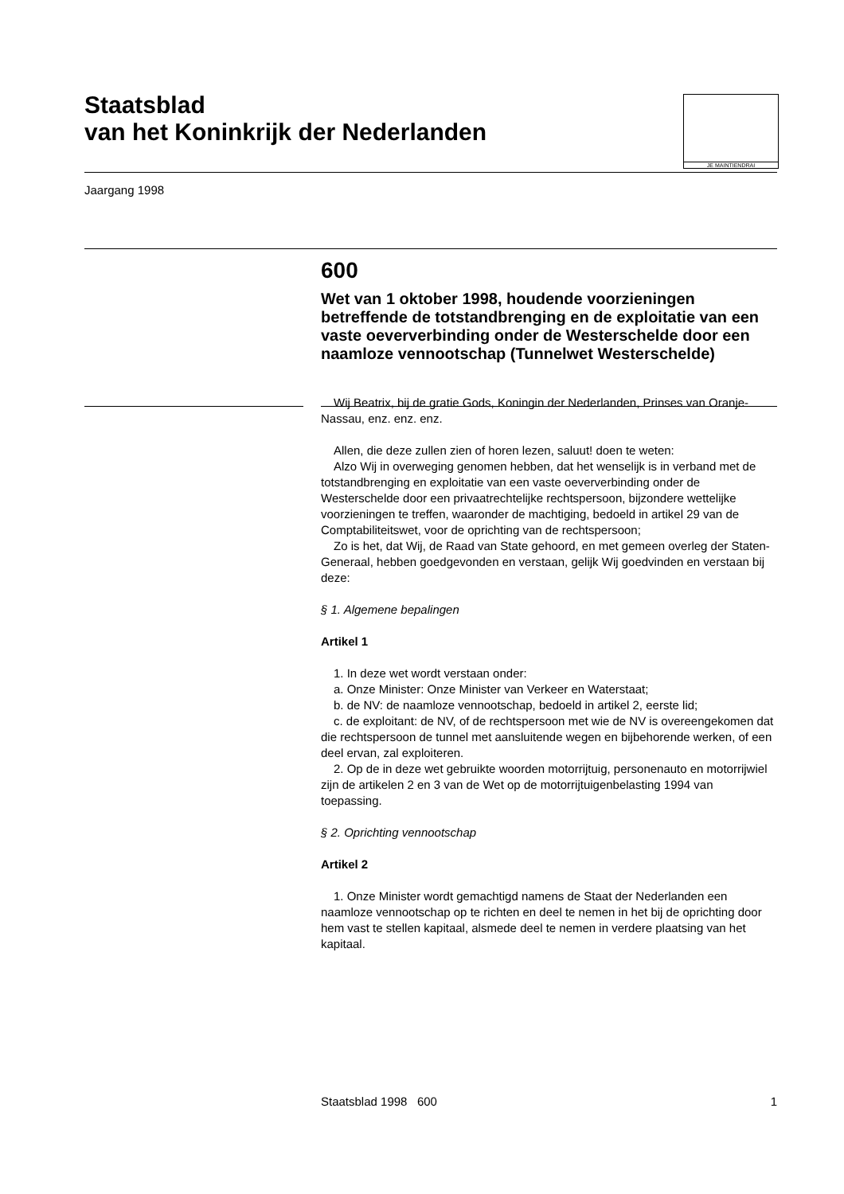Staatsblad
van het Koninkrijk der Nederlanden
JE MAINTIENDRAI
Jaargang 1998
600
Wet van 1 oktober 1998, houdende voorzieningen betreffende de totstandbrenging en de exploitatie van een vaste oeververbinding onder de Westerschelde door een naamloze vennootschap (Tunnelwet Westerschelde)
Wij Beatrix, bij de gratie Gods, Koningin der Nederlanden, Prinses van Oranje-Nassau, enz. enz. enz.
Allen, die deze zullen zien of horen lezen, saluut! doen te weten:
Alzo Wij in overweging genomen hebben, dat het wenselijk is in verband met de totstandbrenging en exploitatie van een vaste oeververbinding onder de Westerschelde door een privaatrechtelijke rechtspersoon, bijzondere wettelijke voorzieningen te treffen, waaronder de machtiging, bedoeld in artikel 29 van de Comptabiliteitswet, voor de oprichting van de rechtspersoon;
Zo is het, dat Wij, de Raad van State gehoord, en met gemeen overleg der Staten-Generaal, hebben goedgevonden en verstaan, gelijk Wij goedvinden en verstaan bij deze:
§ 1. Algemene bepalingen
Artikel 1
1. In deze wet wordt verstaan onder:
a. Onze Minister: Onze Minister van Verkeer en Waterstaat;
b. de NV: de naamloze vennootschap, bedoeld in artikel 2, eerste lid;
c. de exploitant: de NV, of de rechtspersoon met wie de NV is overeengekomen dat die rechtspersoon de tunnel met aansluitende wegen en bijbehorende werken, of een deel ervan, zal exploiteren.
2. Op de in deze wet gebruikte woorden motorrijtuig, personenauto en motorrijwiel zijn de artikelen 2 en 3 van de Wet op de motorrijtuigenbelasting 1994 van toepassing.
§ 2. Oprichting vennootschap
Artikel 2
1. Onze Minister wordt gemachtigd namens de Staat der Nederlanden een naamloze vennootschap op te richten en deel te nemen in het bij de oprichting door hem vast te stellen kapitaal, alsmede deel te nemen in verdere plaatsing van het kapitaal.
Staatsblad 1998 600 1